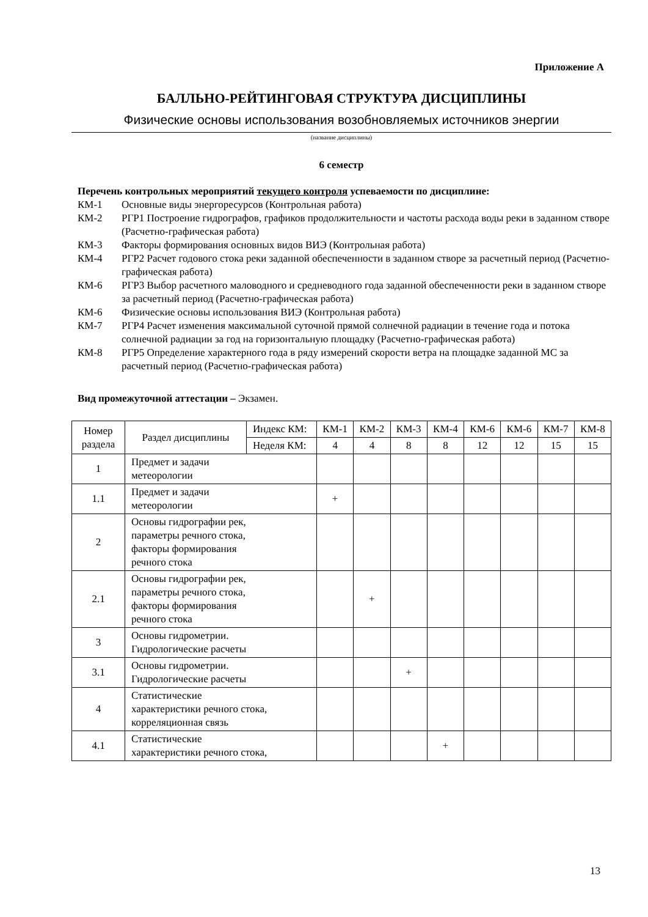Приложение А
БАЛЛЬНО-РЕЙТИНГОВАЯ СТРУКТУРА ДИСЦИПЛИНЫ
Физические основы использования возобновляемых источников энергии
(название дисциплины)
6 семестр
Перечень контрольных мероприятий текущего контроля успеваемости по дисциплине:
КМ-1 Основные виды энергоресурсов (Контрольная работа)
КМ-2 РГР1 Построение гидрографов, графиков продолжительности и частоты расхода воды реки в заданном створе (Расчетно-графическая работа)
КМ-3 Факторы формирования основных видов ВИЭ (Контрольная работа)
КМ-4 РГР2 Расчет годового стока реки заданной обеспеченности в заданном створе за расчетный период (Расчетно-графическая работа)
КМ-6 РГР3 Выбор расчетного маловодного и средневодного года заданной обеспеченности реки в заданном створе за расчетный период (Расчетно-графическая работа)
КМ-6 Физические основы использования ВИЭ (Контрольная работа)
КМ-7 РГР4 Расчет изменения максимальной суточной прямой солнечной радиации в течение года и потока солнечной радиации за год на горизонтальную площадку (Расчетно-графическая работа)
КМ-8 РГР5 Определение характерного года в ряду измерений скорости ветра на площадке заданной МС за расчетный период (Расчетно-графическая работа)
Вид промежуточной аттестации – Экзамен.
| Номер раздела | Раздел дисциплины | Индекс КМ: | КМ-1 | КМ-2 | КМ-3 | КМ-4 | КМ-6 | КМ-6 | КМ-7 | КМ-8 |
| | | Неделя КМ: | 4 | 4 | 8 | 8 | 12 | 12 | 15 | 15 |
| 1 | Предмет и задачи метеорологии | | | | | | | | | |
| 1.1 | Предмет и задачи метеорологии | | + | | | | | | | |
| 2 | Основы гидрографии рек, параметры речного стока, факторы формирования речного стока | | | | | | | | | |
| 2.1 | Основы гидрографии рек, параметры речного стока, факторы формирования речного стока | | | + | | | | | | |
| 3 | Основы гидрометрии. Гидрологические расчеты | | | | | | | | | |
| 3.1 | Основы гидрометрии. Гидрологические расчеты | | | | + | | | | | |
| 4 | Статистические характеристики речного стока, корреляционная связь | | | | | | | | | |
| 4.1 | Статистические характеристики речного стока, | | | | | + | | | | |
13